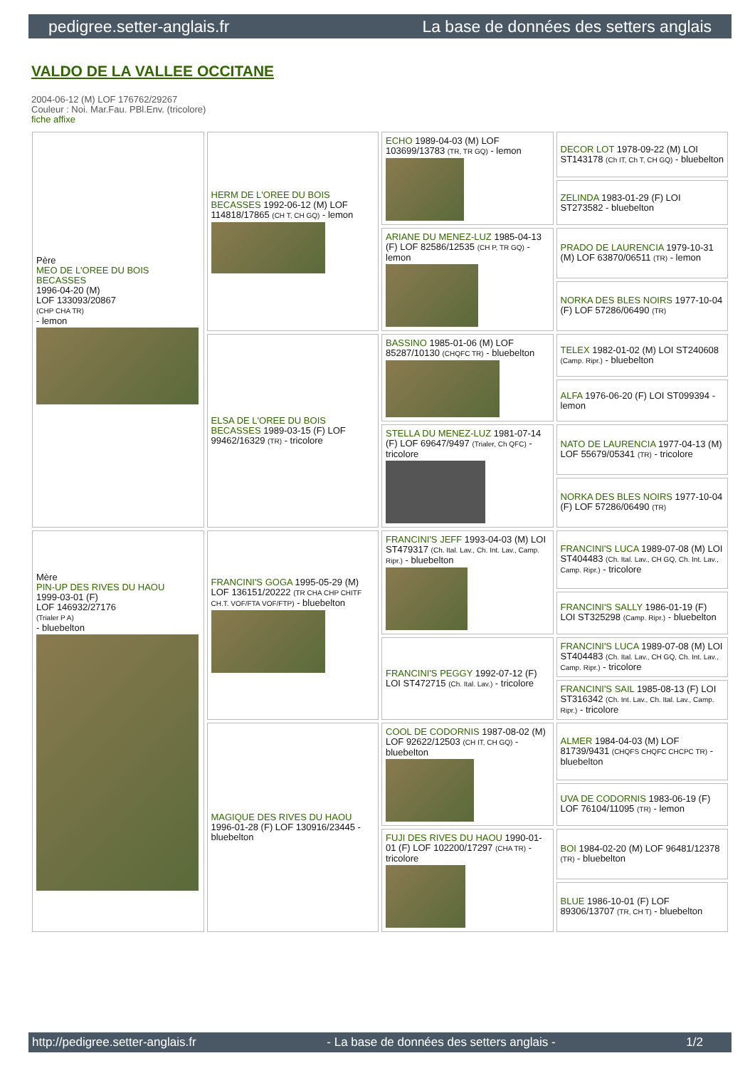pedigree.setter-anglais.fr La base de données des setters anglais
VALDO DE LA VALLEE OCCITANE
2004-06-12 (M) LOF 176762/29267
Couleur : Noi. Mar.Fau. PBl.Env. (tricolore)
fiche affixe
| Père MEO DE L'OREE DU BOIS BECASSES 1996-04-20 (M) LOF 133093/20867 (CHP CHA TR) - lemon | HERM DE L'OREE DU BOIS BECASSES 1992-06-12 (M) LOF 114818/17865 (CH T, CH GQ) - lemon | ECHO 1989-04-03 (M) LOF 103699/13783 (TR, TR GQ) - lemon | DECOR LOT 1978-09-22 (M) LOI ST143178 (Ch IT, Ch T, CH GQ) - bluebelton |
| | | | ZELINDA 1983-01-29 (F) LOI ST273582 - bluebelton |
| | | ARIANE DU MENEZ-LUZ 1985-04-13 (F) LOF 82586/12535 (CH P, TR GQ) - lemon | PRADO DE LAURENCIA 1979-10-31 (M) LOF 63870/06511 (TR) - lemon |
| | | | NORKA DES BLES NOIRS 1977-10-04 (F) LOF 57286/06490 (TR) |
| | ELSA DE L'OREE DU BOIS BECASSES 1989-03-15 (F) LOF 99462/16329 (TR) - tricolore | BASSINO 1985-01-06 (M) LOF 85287/10130 (CHQFC TR) - bluebelton | TELEX 1982-01-02 (M) LOI ST240608 (Camp. Ripr.) - bluebelton |
| | | | ALFA 1976-06-20 (F) LOI ST099394 - lemon |
| | | STELLA DU MENEZ-LUZ 1981-07-14 (F) LOF 69647/9497 (Trialer, Ch QFC) - tricolore | NATO DE LAURENCIA 1977-04-13 (M) LOF 55679/05341 (TR) - tricolore |
| | | | NORKA DES BLES NOIRS 1977-10-04 (F) LOF 57286/06490 (TR) |
| Mère PIN-UP DES RIVES DU HAOU 1999-03-01 (F) LOF 146932/27176 (Trialer P A) - bluebelton | FRANCINI'S GOGA 1995-05-29 (M) LOF 136151/20222 (TR CHA CHP CHITF CH.T. VOF/FTA VOF/FTP) - bluebelton | FRANCINI'S JEFF 1993-04-03 (M) LOI ST479317 (Ch. Ital. Lav., Ch. Int. Lav., Camp. Ripr.) - bluebelton | FRANCINI'S LUCA 1989-07-08 (M) LOI ST404483 (Ch. Ital. Lav., CH GQ, Ch. Int. Lav., Camp. Ripr.) - tricolore |
| | | | FRANCINI'S SALLY 1986-01-19 (F) LOI ST325298 (Camp. Ripr.) - bluebelton |
| | | FRANCINI'S PEGGY 1992-07-12 (F) LOI ST472715 (Ch. Ital. Lav.) - tricolore | FRANCINI'S LUCA 1989-07-08 (M) LOI ST404483 (Ch. Ital. Lav., CH GQ, Ch. Int. Lav., Camp. Ripr.) - tricolore |
| | | | FRANCINI'S SAIL 1985-08-13 (F) LOI ST316342 (Ch. Int. Lav., Ch. Ital. Lav., Camp. Ripr.) - tricolore |
| | MAGIQUE DES RIVES DU HAOU 1996-01-28 (F) LOF 130916/23445 - bluebelton | COOL DE CODORNIS 1987-08-02 (M) LOF 92622/12503 (CH IT, CH GQ) - bluebelton | ALMER 1984-04-03 (M) LOF 81739/9431 (CHQFS CHQFC CHCPC TR) - bluebelton |
| | | | UVA DE CODORNIS 1983-06-19 (F) LOF 76104/11095 (TR) - lemon |
| | | FUJI DES RIVES DU HAOU 1990-01-01 (F) LOF 102200/17297 (CHA TR) - tricolore | BOI 1984-02-20 (M) LOF 96481/12378 (TR) - bluebelton |
| | | | BLUE 1986-10-01 (F) LOF 89306/13707 (TR, CH T) - bluebelton |
http://pedigree.setter-anglais.fr - La base de données des setters anglais - 1/2